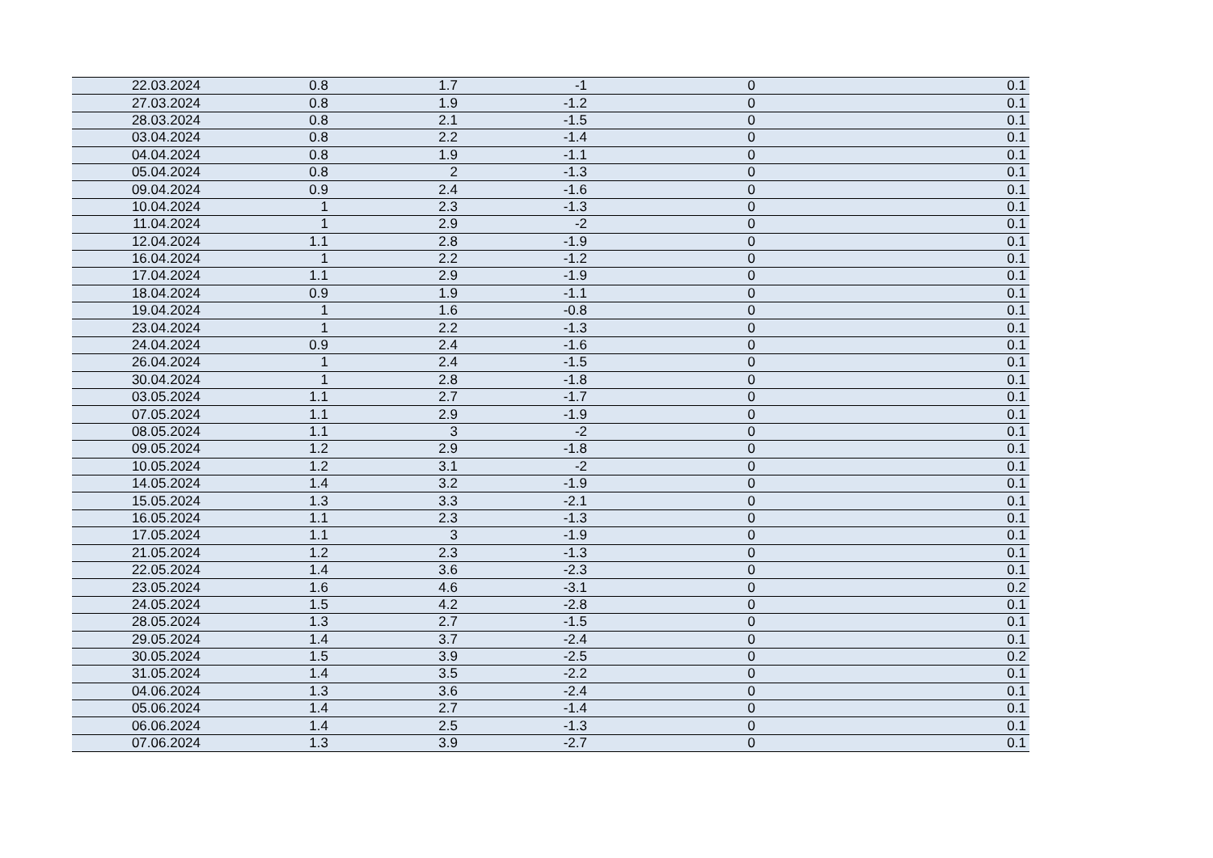| 22.03.2024 | 0.8 | 1.7 | -1 | 0 | 0.1 |
| 27.03.2024 | 0.8 | 1.9 | -1.2 | 0 | 0.1 |
| 28.03.2024 | 0.8 | 2.1 | -1.5 | 0 | 0.1 |
| 03.04.2024 | 0.8 | 2.2 | -1.4 | 0 | 0.1 |
| 04.04.2024 | 0.8 | 1.9 | -1.1 | 0 | 0.1 |
| 05.04.2024 | 0.8 | 2 | -1.3 | 0 | 0.1 |
| 09.04.2024 | 0.9 | 2.4 | -1.6 | 0 | 0.1 |
| 10.04.2024 | 1 | 2.3 | -1.3 | 0 | 0.1 |
| 11.04.2024 | 1 | 2.9 | -2 | 0 | 0.1 |
| 12.04.2024 | 1.1 | 2.8 | -1.9 | 0 | 0.1 |
| 16.04.2024 | 1 | 2.2 | -1.2 | 0 | 0.1 |
| 17.04.2024 | 1.1 | 2.9 | -1.9 | 0 | 0.1 |
| 18.04.2024 | 0.9 | 1.9 | -1.1 | 0 | 0.1 |
| 19.04.2024 | 1 | 1.6 | -0.8 | 0 | 0.1 |
| 23.04.2024 | 1 | 2.2 | -1.3 | 0 | 0.1 |
| 24.04.2024 | 0.9 | 2.4 | -1.6 | 0 | 0.1 |
| 26.04.2024 | 1 | 2.4 | -1.5 | 0 | 0.1 |
| 30.04.2024 | 1 | 2.8 | -1.8 | 0 | 0.1 |
| 03.05.2024 | 1.1 | 2.7 | -1.7 | 0 | 0.1 |
| 07.05.2024 | 1.1 | 2.9 | -1.9 | 0 | 0.1 |
| 08.05.2024 | 1.1 | 3 | -2 | 0 | 0.1 |
| 09.05.2024 | 1.2 | 2.9 | -1.8 | 0 | 0.1 |
| 10.05.2024 | 1.2 | 3.1 | -2 | 0 | 0.1 |
| 14.05.2024 | 1.4 | 3.2 | -1.9 | 0 | 0.1 |
| 15.05.2024 | 1.3 | 3.3 | -2.1 | 0 | 0.1 |
| 16.05.2024 | 1.1 | 2.3 | -1.3 | 0 | 0.1 |
| 17.05.2024 | 1.1 | 3 | -1.9 | 0 | 0.1 |
| 21.05.2024 | 1.2 | 2.3 | -1.3 | 0 | 0.1 |
| 22.05.2024 | 1.4 | 3.6 | -2.3 | 0 | 0.1 |
| 23.05.2024 | 1.6 | 4.6 | -3.1 | 0 | 0.2 |
| 24.05.2024 | 1.5 | 4.2 | -2.8 | 0 | 0.1 |
| 28.05.2024 | 1.3 | 2.7 | -1.5 | 0 | 0.1 |
| 29.05.2024 | 1.4 | 3.7 | -2.4 | 0 | 0.1 |
| 30.05.2024 | 1.5 | 3.9 | -2.5 | 0 | 0.2 |
| 31.05.2024 | 1.4 | 3.5 | -2.2 | 0 | 0.1 |
| 04.06.2024 | 1.3 | 3.6 | -2.4 | 0 | 0.1 |
| 05.06.2024 | 1.4 | 2.7 | -1.4 | 0 | 0.1 |
| 06.06.2024 | 1.4 | 2.5 | -1.3 | 0 | 0.1 |
| 07.06.2024 | 1.3 | 3.9 | -2.7 | 0 | 0.1 |